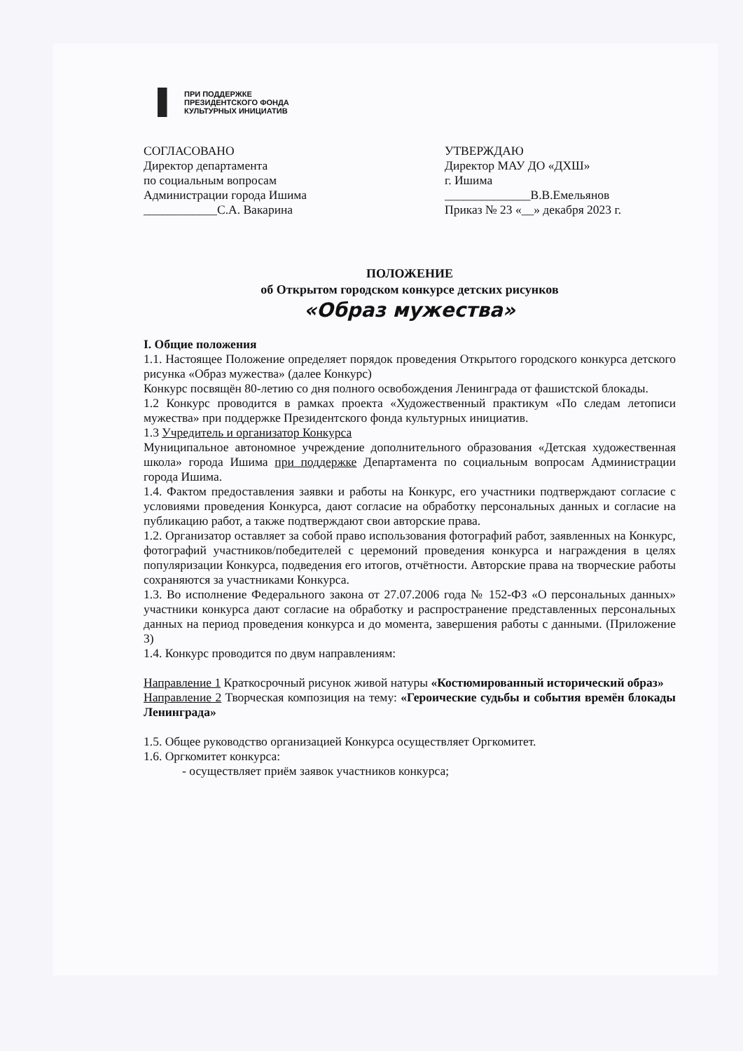ПРИ ПОДДЕРЖКЕ
ПРЕЗИДЕНТСКОГО ФОНДА
КУЛЬТУРНЫХ ИНИЦИАТИВ
СОГЛАСОВАНО
Директор департамента
по социальным вопросам
Администрации города Ишима
____________С.А. Вакарина
УТВЕРЖДАЮ
Директор МАУ ДО «ДХШ»
г. Ишима
______________В.В.Емельянов
Приказ № 23 «__» декабря 2023 г.
ПОЛОЖЕНИЕ
об Открытом городском конкурсе детских рисунков
«Образ мужества»
I. Общие положения
1.1. Настоящее Положение определяет порядок проведения Открытого городского конкурса детского рисунка «Образ мужества» (далее Конкурс)
Конкурс посвящён 80-летию со дня полного освобождения Ленинграда от фашистской блокады.
1.2 Конкурс проводится в рамках проекта «Художественный практикум «По следам летописи мужества» при поддержке Президентского фонда культурных инициатив.
1.3 Учредитель и организатор Конкурса
Муниципальное автономное учреждение дополнительного образования «Детская художественная школа» города Ишима при поддержке Департамента по социальным вопросам Администрации города Ишима.
1.4. Фактом предоставления заявки и работы на Конкурс, его участники подтверждают согласие с условиями проведения Конкурса, дают согласие на обработку персональных данных и согласие на публикацию работ, а также подтверждают свои авторские права.
1.2. Организатор оставляет за собой право использования фотографий работ, заявленных на Конкурс, фотографий участников/победителей с церемоний проведения конкурса и награждения в целях популяризации Конкурса, подведения его итогов, отчётности. Авторские права на творческие работы сохраняются за участниками Конкурса.
1.3. Во исполнение Федерального закона от 27.07.2006 года № 152-ФЗ «О персональных данных» участники конкурса дают согласие на обработку и распространение представленных персональных данных на период проведения конкурса и до момента, завершения работы с данными. (Приложение 3)
1.4. Конкурс проводится по двум направлениям:
Направление 1 Краткосрочный рисунок живой натуры «Костюмированный исторический образ»
Направление 2 Творческая композиция на тему: «Героические судьбы и события времён блокады Ленинграда»
1.5. Общее руководство организацией Конкурса осуществляет Оргкомитет.
1.6. Оргкомитет конкурса:
- осуществляет приём заявок участников конкурса;